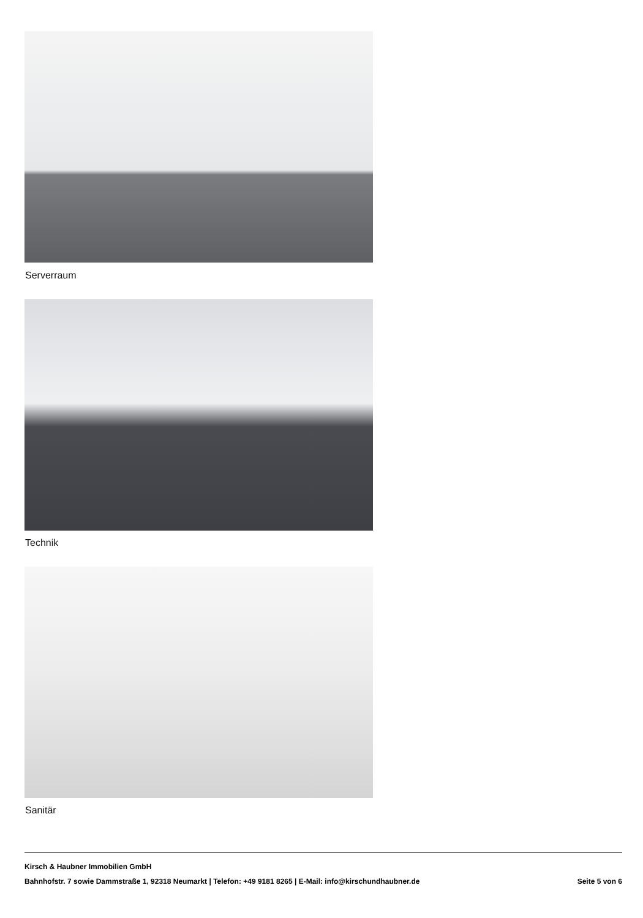Serverraum
Technik
Sanitär
Kirsch & Haubner Immobilien GmbH
Bahnhofstr. 7 sowie Dammstraße 1, 92318 Neumarkt | Telefon: +49 9181 8265 | E-Mail: info@kirschundhaubner.de Seite 5 von 6